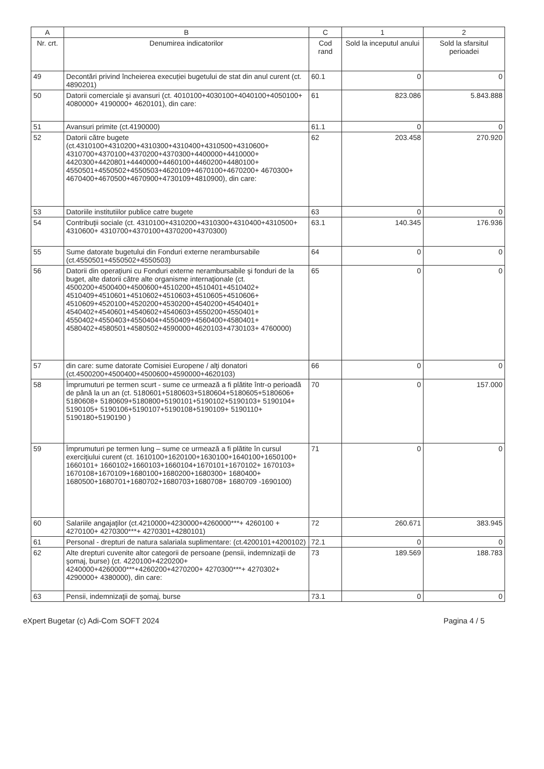| A | B | C | 1 | 2 |
| --- | --- | --- | --- | --- |
| Nr. crt. | Denumirea indicatorilor | Cod rand | Sold la inceputul anului | Sold la sfarsitul perioadei |
| 49 | Decontări privind încheierea execuției bugetului de stat din anul curent (ct. 4890201) | 60.1 | 0 | 0 |
| 50 | Datorii comerciale şi avansuri (ct. 4010100+4030100+4040100+4050100+ 4080000+ 4190000+ 4620101), din care: | 61 | 823.086 | 5.843.888 |
| 51 | Avansuri primite (ct.4190000) | 61.1 | 0 | 0 |
| 52 | Datorii către bugete (ct.4310100+4310200+4310300+4310400+4310500+4310600+ 4310700+4370100+4370200+4370300+4400000+4410000+ 4420300+4420801+4440000+4460100+4460200+4480100+ 4550501+4550502+4550503+4620109+4670100+4670200+ 4670300+ 4670400+4670500+4670900+4730109+4810900), din care: | 62 | 203.458 | 270.920 |
| 53 | Datoriile institutiilor publice catre bugete | 63 | 0 | 0 |
| 54 | Contribuţii sociale (ct. 4310100+4310200+4310300+4310400+4310500+ 4310600+ 4310700+4370100+4370200+4370300) | 63.1 | 140.345 | 176.936 |
| 55 | Sume datorate bugetului din Fonduri externe nerambursabile (ct.4550501+4550502+4550503) | 64 | 0 | 0 |
| 56 | Datorii din operaţiuni cu Fonduri externe nerambursabile şi fonduri de la buget, alte datorii către alte organisme internaţionale (ct. 4500200+4500400+4500600+4510200+4510401+4510402+ 4510409+4510601+4510602+4510603+4510605+4510606+ 4510609+4520100+4520200+4530200+4540200+4540401+ 4540402+4540601+4540602+4540603+4550200+4550401+ 4550402+4550403+4550404+4550409+4560400+4580401+ 4580402+4580501+4580502+4590000+4620103+4730103+ 4760000) | 65 | 0 | 0 |
| 57 | din care: sume datorate Comisiei Europene / alţi donatori (ct.4500200+4500400+4500600+4590000+4620103) | 66 | 0 | 0 |
| 58 | Împrumuturi pe termen scurt - sume ce urmează a fi plătite într-o perioadă de până la un an (ct. 5180601+5180603+5180604+5180605+5180606+ 5180608+ 5180609+5180800+5190101+5190102+5190103+ 5190104+ 5190105+ 5190106+5190107+5190108+5190109+ 5190110+ 5190180+5190190 ) | 70 | 0 | 157.000 |
| 59 | Împrumuturi pe termen lung – sume ce urmează a fi plătite în cursul exerciţiului curent (ct. 1610100+1620100+1630100+1640100+1650100+ 1660101+ 1660102+1660103+1660104+1670101+1670102+ 1670103+ 1670108+1670109+1680100+1680200+1680300+ 1680400+ 1680500+1680701+1680702+1680703+1680708+ 1680709 -1690100) | 71 | 0 | 0 |
| 60 | Salariile angajaţilor (ct.4210000+4230000+4260000***+ 4260100 + 4270100+ 4270300***+ 4270301+4280101) | 72 | 260.671 | 383.945 |
| 61 | Personal - drepturi de natura salariala suplimentare: (ct.4200101+4200102) | 72.1 | 0 | 0 |
| 62 | Alte drepturi cuvenite altor categorii de persoane (pensii, indemnizaţii de şomaj, burse) (ct. 4220100+4220200+ 4240000+4260000***+4260200+4270200+ 4270300***+ 4270302+ 4290000+ 4380000), din care: | 73 | 189.569 | 188.783 |
| 63 | Pensii, indemnizaţii de şomaj, burse | 73.1 | 0 | 0 |
eXpert Bugetar (c) Adi-Com SOFT 2024 Pagina 4 / 5